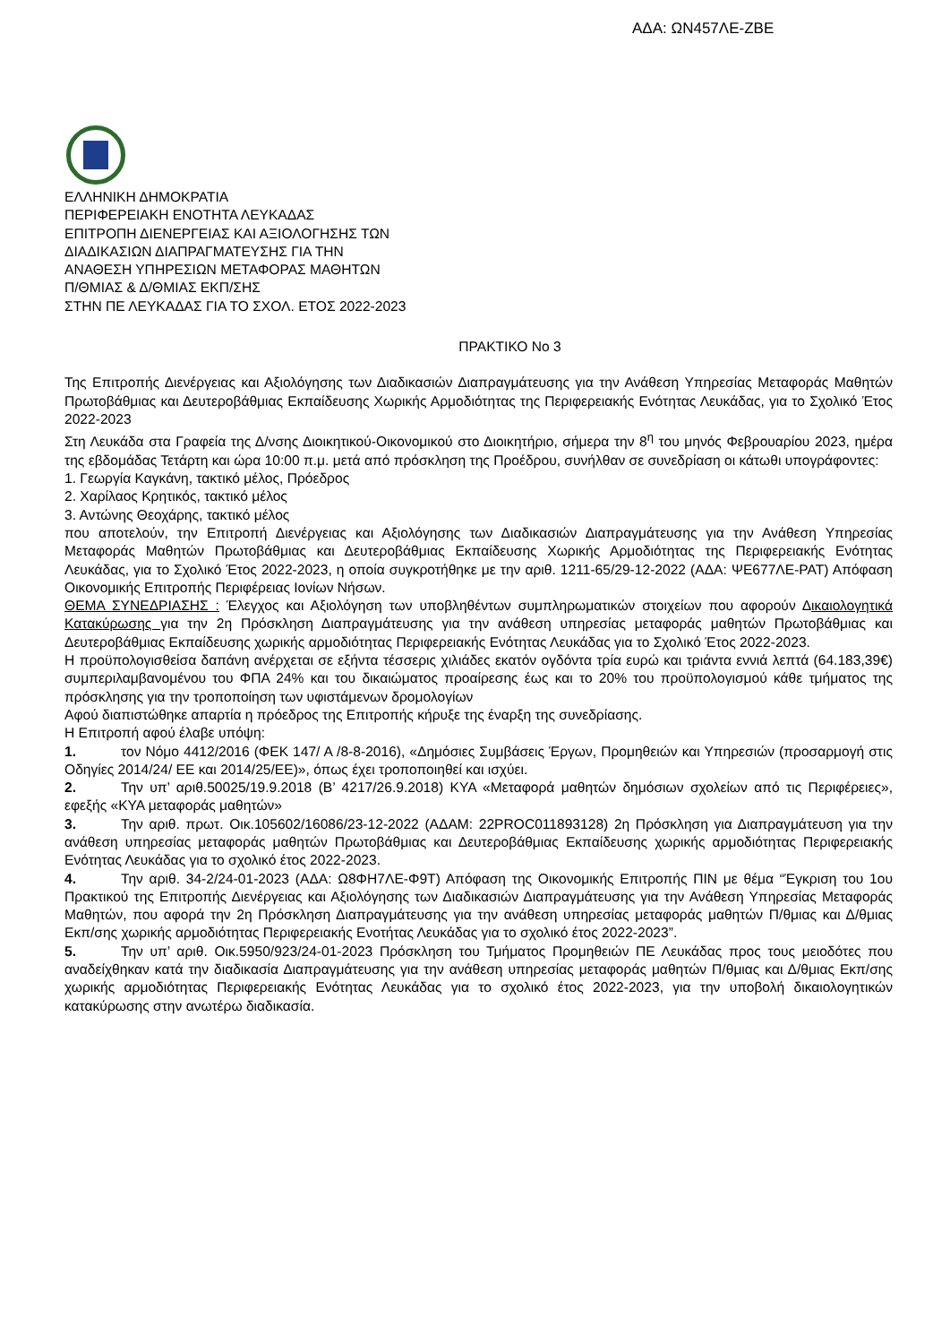ΑΔΑ: ΩΝ457ΛΕ-ΖΒΕ
ΕΛΛΗΝΙΚΗ ΔΗΜΟΚΡΑΤΙΑ
ΠΕΡΙΦΕΡΕΙΑΚΗ ΕΝΟΤΗΤΑ ΛΕΥΚΑΔΑΣ
ΕΠΙΤΡΟΠΗ ΔΙΕΝΕΡΓΕΙΑΣ ΚΑΙ ΑΞΙΟΛΟΓΗΣΗΣ ΤΩΝ
ΔΙΑΔΙΚΑΣΙΩΝ ΔΙΑΠΡΑΓΜΑΤΕΥΣΗΣ ΓΙΑ ΤΗΝ
ΑΝΑΘΕΣΗ ΥΠΗΡΕΣΙΩΝ ΜΕΤΑΦΟΡΑΣ ΜΑΘΗΤΩΝ
Π/ΘΜΙΑΣ & Δ/ΘΜΙΑΣ ΕΚΠ/ΣΗΣ
ΣΤΗΝ ΠΕ ΛΕΥΚΑΔΑΣ ΓΙΑ ΤΟ ΣΧΟΛ. ΕΤΟΣ 2022-2023
ΠΡΑΚΤΙΚΟ No 3
Της Επιτροπής Διενέργειας και Αξιολόγησης των Διαδικασιών Διαπραγμάτευσης για την Ανάθεση Υπηρεσίας Μεταφοράς Μαθητών Πρωτοβάθμιας και Δευτεροβάθμιας Εκπαίδευσης Χωρικής Αρμοδιότητας της Περιφερειακής Ενότητας Λευκάδας, για το Σχολικό Έτος 2022-2023
Στη Λευκάδα στα Γραφεία της Δ/νσης Διοικητικού-Οικονομικού στο Διοικητήριο, σήμερα την 8<sup>η</sup> του μηνός Φεβρουαρίου 2023, ημέρα της εβδομάδας Τετάρτη και ώρα 10:00 π.μ. μετά από πρόσκληση της Προέδρου, συνήλθαν σε συνεδρίαση οι κάτωθι υπογράφοντες:
1. Γεωργία Καγκάνη, τακτικό μέλος, Πρόεδρος
2. Χαρίλαος Κρητικός, τακτικό μέλος
3. Αντώνης Θεοχάρης, τακτικό μέλος
που αποτελούν, την Επιτροπή Διενέργειας και Αξιολόγησης των Διαδικασιών Διαπραγμάτευσης για την Ανάθεση Υπηρεσίας Μεταφοράς Μαθητών Πρωτοβάθμιας και Δευτεροβάθμιας Εκπαίδευσης Χωρικής Αρμοδιότητας της Περιφερειακής Ενότητας Λευκάδας, για το Σχολικό Έτος 2022-2023, η οποία συγκροτήθηκε με την αριθ. 1211-65/29-12-2022 (ΑΔΑ: ΨΕ677ΛΕ-ΡΑΤ) Απόφαση Οικονομικής Επιτροπής Περιφέρειας Ιονίων Νήσων.
ΘΕΜΑ ΣΥΝΕΔΡΙΑΣΗΣ : Έλεγχος και Αξιολόγηση των υποβληθέντων συμπληρωματικών στοιχείων που αφορούν Δικαιολογητικά Κατακύρωσης για την 2η Πρόσκληση Διαπραγμάτευσης για την ανάθεση υπηρεσίας μεταφοράς μαθητών Πρωτοβάθμιας και Δευτεροβάθμιας Εκπαίδευσης χωρικής αρμοδιότητας Περιφερειακής Ενότητας Λευκάδας για το Σχολικό Έτος 2022-2023.
Η προϋπολογισθείσα δαπάνη ανέρχεται σε εξήντα τέσσερις χιλιάδες εκατόν ογδόντα τρία ευρώ και τριάντα εννιά λεπτά (64.183,39€) συμπεριλαμβανομένου του ΦΠΑ 24% και του δικαιώματος προαίρεσης έως και το 20% του προϋπολογισμού κάθε τμήματος της πρόσκλησης για την τροποποίηση των υφιστάμενων δρομολογίων
Αφού διαπιστώθηκε απαρτία η πρόεδρος της Επιτροπής κήρυξε της έναρξη της συνεδρίασης.
Η Επιτροπή αφού έλαβε υπόψη:
1. τον Νόμο 4412/2016 (ΦΕΚ 147/ Α /8-8-2016), «Δημόσιες Συμβάσεις Έργων, Προμηθειών και Υπηρεσιών (προσαρμογή στις Οδηγίες 2014/24/ ΕΕ και 2014/25/ΕΕ)», όπως έχει τροποποιηθεί και ισχύει.
2. Την υπ’ αριθ.50025/19.9.2018 (Β’ 4217/26.9.2018) ΚΥΑ «Μεταφορά μαθητών δημόσιων σχολείων από τις Περιφέρειες», εφεξής «ΚΥΑ μεταφοράς μαθητών»
3. Την αριθ. πρωτ. Οικ.105602/16086/23-12-2022 (ΑΔΑΜ: 22PROC011893128) 2η Πρόσκληση για Διαπραγμάτευση για την ανάθεση υπηρεσίας μεταφοράς μαθητών Πρωτοβάθμιας και Δευτεροβάθμιας Εκπαίδευσης χωρικής αρμοδιότητας Περιφερειακής Ενότητας Λευκάδας για το σχολικό έτος 2022-2023.
4. Την αριθ. 34-2/24-01-2023 (ΑΔΑ: Ω8ΦΗ7ΛΕ-Φ9Τ) Απόφαση της Οικονομικής Επιτροπής ΠΙΝ με θέμα “Έγκριση του 1ου Πρακτικού της Επιτροπής Διενέργειας και Αξιολόγησης των Διαδικασιών Διαπραγμάτευσης για την Ανάθεση Υπηρεσίας Μεταφοράς Μαθητών, που αφορά την 2η Πρόσκληση Διαπραγμάτευσης για την ανάθεση υπηρεσίας μεταφοράς μαθητών Π/θμιας και Δ/θμιας Εκπ/σης χωρικής αρμοδιότητας Περιφερειακής Ενοτήτας Λευκάδας για το σχολικό έτος 2022-2023”.
5. Την υπ’ αριθ. Οικ.5950/923/24-01-2023 Πρόσκληση του Τμήματος Προμηθειών ΠΕ Λευκάδας προς τους μειοδότες που αναδείχθηκαν κατά την διαδικασία Διαπραγμάτευσης για την ανάθεση υπηρεσίας μεταφοράς μαθητών Π/θμιας και Δ/θμιας Εκπ/σης χωρικής αρμοδιότητας Περιφερειακής Ενότητας Λευκάδας για το σχολικό έτος 2022-2023, για την υποβολή δικαιολογητικών κατακύρωσης στην ανωτέρω διαδικασία.